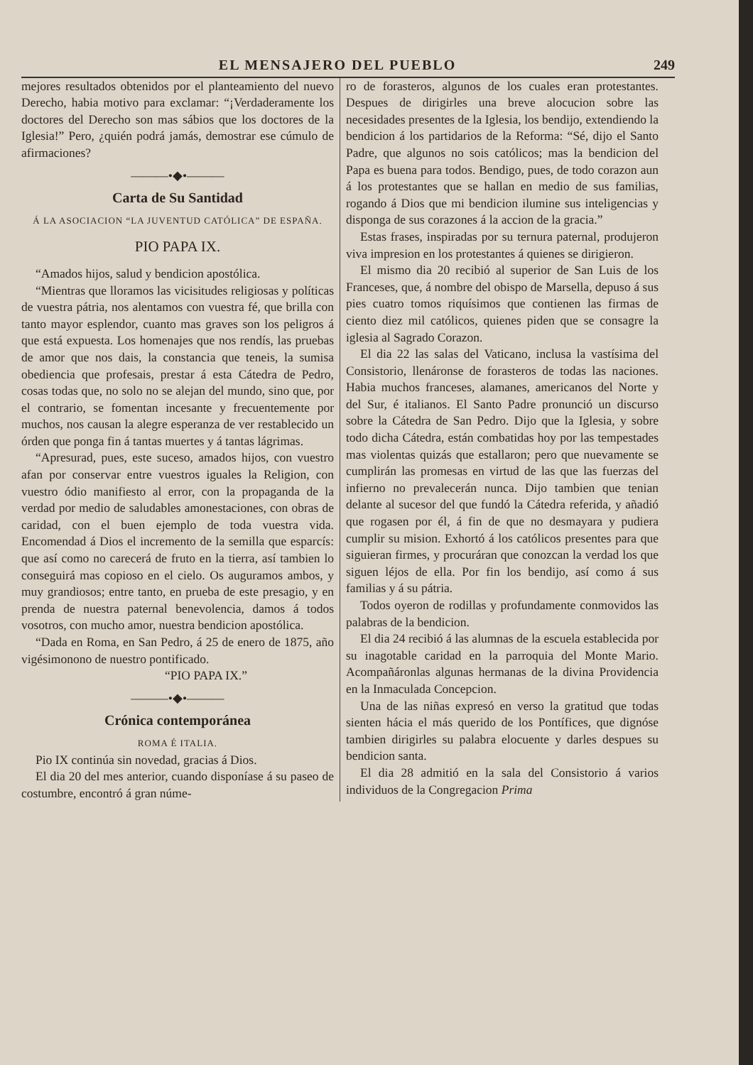EL MENSAJERO DEL PUEBLO 249
mejores resultados obtenidos por el planteamiento del nuevo Derecho, habia motivo para exclamar: “¡Verdaderamente los doctores del Derecho son mas sábios que los doctores de la Iglesia!” Pero, ¿quién podrá jamás, demostrar ese cúmulo de afirmaciones?
———•◆•———
Carta de Su Santidad
Á LA ASOCIACION “LA JUVENTUD CATÓLICA” DE ESPAÑA.
PIO PAPA IX.
“Amados hijos, salud y bendicion apostólica.
“Mientras que lloramos las vicisitudes religiosas y políticas de vuestra pátria, nos alentamos con vuestra fé, que brilla con tanto mayor esplendor, cuanto mas graves son los peligros á que está expuesta. Los homenajes que nos rendís, las pruebas de amor que nos dais, la constancia que teneis, la sumisa obediencia que profesais, prestar á esta Cátedra de Pedro, cosas todas que, no solo no se alejan del mundo, sino que, por el contrario, se fomentan incesante y frecuentemente por muchos, nos causan la alegre esperanza de ver restablecido un órden que ponga fin á tantas muertes y á tantas lágrimas.
“Apresurad, pues, este suceso, amados hijos, con vuestro afan por conservar entre vuestros iguales la Religion, con vuestro ódio manifiesto al error, con la propaganda de la verdad por medio de saludables amonestaciones, con obras de caridad, con el buen ejemplo de toda vuestra vida. Encomendad á Dios el incremento de la semilla que esparcís: que así como no carecerá de fruto en la tierra, así tambien lo conseguirá mas copioso en el cielo. Os auguramos ambos, y muy grandiosos; entre tanto, en prueba de este presagio, y en prenda de nuestra paternal benevolencia, damos á todos vosotros, con mucho amor, nuestra bendicion apostólica.
“Dada en Roma, en San Pedro, á 25 de enero de 1875, año vigésimonono de nuestro pontificado.
“PIO PAPA IX.”
———•◆•———
Crónica contemporánea
ROMA É ITALIA.
Pio IX continúa sin novedad, gracias á Dios.
El dia 20 del mes anterior, cuando disponíase á su paseo de costumbre, encontró á gran núme-
ro de forasteros, algunos de los cuales eran protestantes. Despues de dirigirles una breve alocucion sobre las necesidades presentes de la Iglesia, los bendijo, extendiendo la bendicion á los partidarios de la Reforma: “Sé, dijo el Santo Padre, que algunos no sois católicos; mas la bendicion del Papa es buena para todos. Bendigo, pues, de todo corazon aun á los protestantes que se hallan en medio de sus familias, rogando á Dios que mi bendicion ilumine sus inteligencias y disponga de sus corazones á la accion de la gracia.”
Estas frases, inspiradas por su ternura paternal, produjeron viva impresion en los protestantes á quienes se dirigieron.
El mismo dia 20 recibió al superior de San Luis de los Franceses, que, á nombre del obispo de Marsella, depuso á sus pies cuatro tomos riquísimos que contienen las firmas de ciento diez mil católicos, quienes piden que se consagre la iglesia al Sagrado Corazon.
El dia 22 las salas del Vaticano, inclusa la vastísima del Consistorio, llenáronse de forasteros de todas las naciones. Habia muchos franceses, alamanes, americanos del Norte y del Sur, é italianos. El Santo Padre pronunció un discurso sobre la Cátedra de San Pedro. Dijo que la Iglesia, y sobre todo dicha Cátedra, están combatidas hoy por las tempestades mas violentas quizás que estallaron; pero que nuevamente se cumplirán las promesas en virtud de las que las fuerzas del infierno no prevalecerán nunca. Dijo tambien que tenian delante al sucesor del que fundó la Cátedra referida, y añadió que rogasen por él, á fin de que no desmayara y pudiera cumplir su mision. Exhortó á los católicos presentes para que siguieran firmes, y procuráran que conozcan la verdad los que siguen léjos de ella. Por fin los bendijo, así como á sus familias y á su pátria.
Todos oyeron de rodillas y profundamente conmovidos las palabras de la bendicion.
El dia 24 recibió á las alumnas de la escuela establecida por su inagotable caridad en la parroquia del Monte Mario. Acompañáronlas algunas hermanas de la divina Providencia en la Inmaculada Concepcion.
Una de las niñas expresó en verso la gratitud que todas sienten hácia el más querido de los Pontífices, que dignóse tambien dirigirles su palabra elocuente y darles despues su bendicion santa.
El dia 28 admitió en la sala del Consistorio á varios individuos de la Congregacion Prima